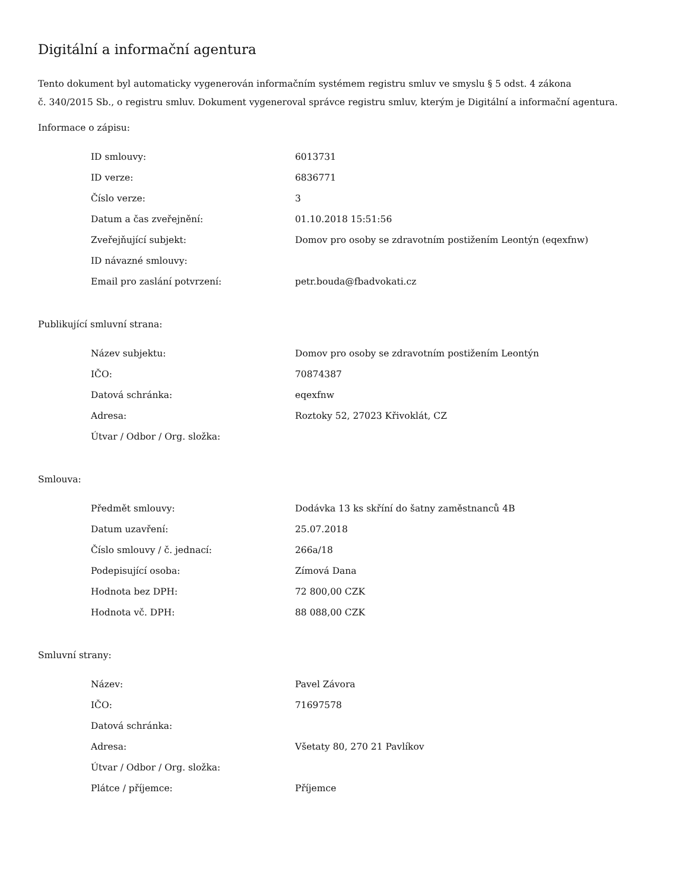Digitální a informační agentura
Tento dokument byl automaticky vygenerován informačním systémem registru smluv ve smyslu § 5 odst. 4 zákona
č. 340/2015 Sb., o registru smluv. Dokument vygeneroval správce registru smluv, kterým je Digitální a informační agentura.
Informace o zápisu:
| ID smlouvy: | 6013731 |
| ID verze: | 6836771 |
| Číslo verze: | 3 |
| Datum a čas zveřejnění: | 01.10.2018 15:51:56 |
| Zveřejňující subjekt: | Domov pro osoby se zdravotním postižením Leontýn (eqexfnw) |
| ID návazné smlouvy: | |
| Email pro zaslání potvrzení: | petr.bouda@fbadvokati.cz |
Publikující smluvní strana:
| Název subjektu: | Domov pro osoby se zdravotním postižením Leontýn |
| IČO: | 70874387 |
| Datová schránka: | eqexfnw |
| Adresa: | Roztoky 52, 27023 Křivoklát, CZ |
| Útvar / Odbor / Org. složka: | |
Smlouva:
| Předmět smlouvy: | Dodávka 13 ks skříní do šatny zaměstnanců 4B |
| Datum uzavření: | 25.07.2018 |
| Číslo smlouvy / č. jednací: | 266a/18 |
| Podepisující osoba: | Zímová Dana |
| Hodnota bez DPH: | 72 800,00 CZK |
| Hodnota vč. DPH: | 88 088,00 CZK |
Smluvní strany:
| Název: | Pavel Závora |
| IČO: | 71697578 |
| Datová schránka: | |
| Adresa: | Všetaty 80, 270 21 Pavlíkov |
| Útvar / Odbor / Org. složka: | |
| Plátce / příjemce: | Příjemce |